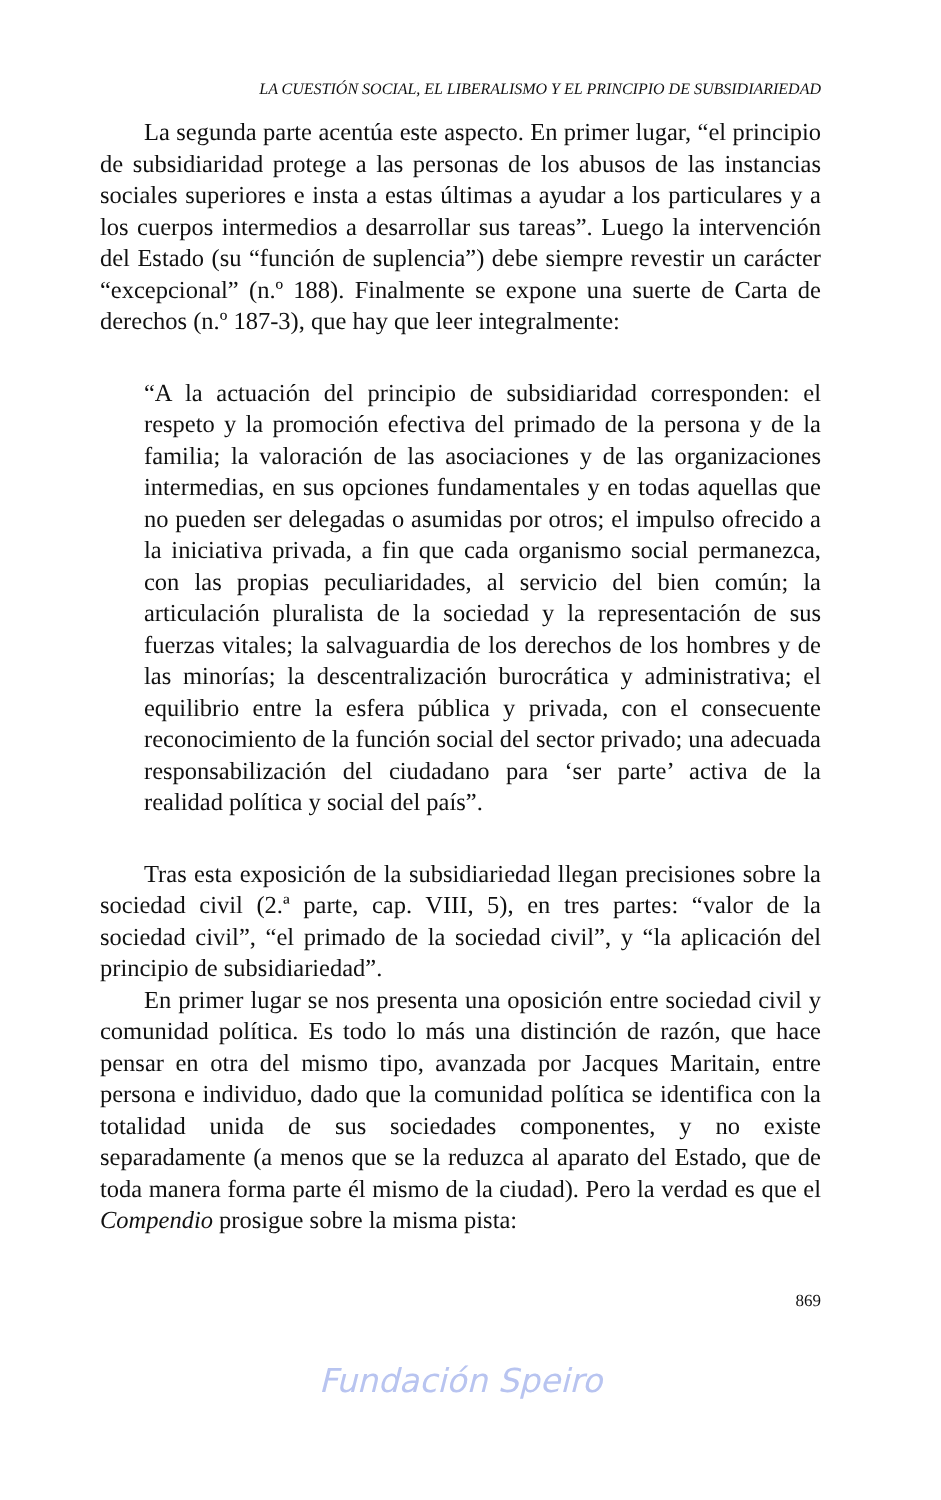LA CUESTIÓN SOCIAL, EL LIBERALISMO Y EL PRINCIPIO DE SUBSIDIARIEDAD
La segunda parte acentúa este aspecto. En primer lugar, “el principio de subsidiaridad protege a las personas de los abusos de las instancias sociales superiores e insta a estas últimas a ayudar a los particulares y a los cuerpos intermedios a desarrollar sus tareas”. Luego la intervención del Estado (su “función de suplencia”) debe siempre revestir un carácter “excepcional” (n.º 188). Finalmente se expone una suerte de Carta de derechos (n.º 187-3), que hay que leer integralmente:
“A la actuación del principio de subsidiaridad corresponden: el respeto y la promoción efectiva del primado de la persona y de la familia; la valoración de las asociaciones y de las organizaciones intermedias, en sus opciones fundamentales y en todas aquellas que no pueden ser delegadas o asumidas por otros; el impulso ofrecido a la iniciativa privada, a fin que cada organismo social permanezca, con las propias peculiaridades, al servicio del bien común; la articulación pluralista de la sociedad y la representación de sus fuerzas vitales; la salvaguardia de los derechos de los hombres y de las minorías; la descentralización burocrática y administrativa; el equilibrio entre la esfera pública y privada, con el consecuente reconocimiento de la función social del sector privado; una adecuada responsabilización del ciudadano para ‘ser parte’ activa de la realidad política y social del país”.
Tras esta exposición de la subsidiariedad llegan precisiones sobre la sociedad civil (2.ª parte, cap. VIII, 5), en tres partes: “valor de la sociedad civil”, “el primado de la sociedad civil”, y “la aplicación del principio de subsidiariedad”.
En primer lugar se nos presenta una oposición entre sociedad civil y comunidad política. Es todo lo más una distinción de razón, que hace pensar en otra del mismo tipo, avanzada por Jacques Maritain, entre persona e individuo, dado que la comunidad política se identifica con la totalidad unida de sus sociedades componentes, y no existe separadamente (a menos que se la reduzca al aparato del Estado, que de toda manera forma parte él mismo de la ciudad). Pero la verdad es que el Compendio prosigue sobre la misma pista:
869
Fundación Speiro